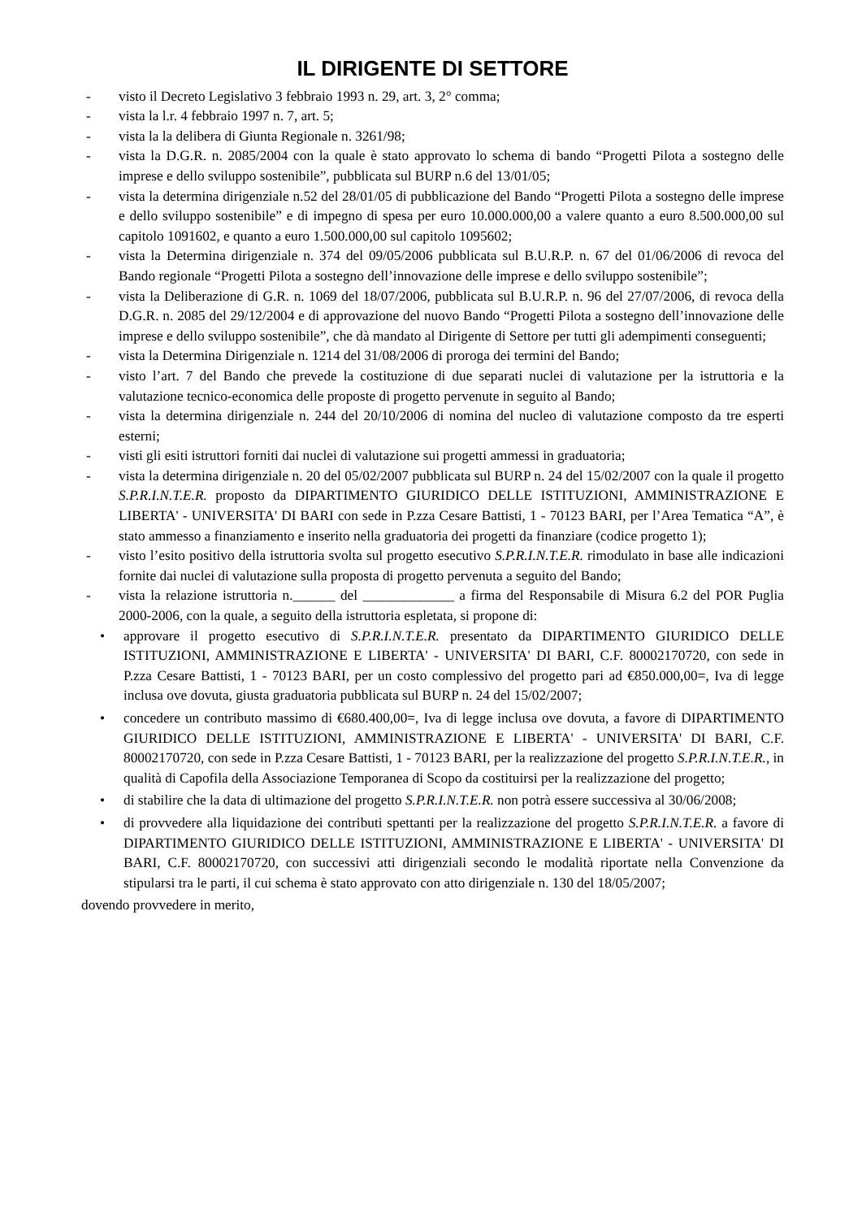IL DIRIGENTE DI SETTORE
- visto il Decreto Legislativo 3 febbraio 1993 n. 29, art. 3, 2° comma;
- vista la l.r. 4 febbraio 1997 n. 7, art. 5;
- vista la la delibera di Giunta Regionale n. 3261/98;
- vista la D.G.R. n. 2085/2004 con la quale è stato approvato lo schema di bando “Progetti Pilota a sostegno delle imprese e dello sviluppo sostenibile”, pubblicata sul BURP n.6 del 13/01/05;
- vista la determina dirigenziale n.52 del 28/01/05 di pubblicazione del Bando “Progetti Pilota a sostegno delle imprese e dello sviluppo sostenibile” e di impegno di spesa per euro 10.000.000,00 a valere quanto a euro 8.500.000,00 sul capitolo 1091602, e quanto a euro 1.500.000,00 sul capitolo 1095602;
- vista la Determina dirigenziale n. 374 del 09/05/2006 pubblicata sul B.U.R.P. n. 67 del 01/06/2006 di revoca del Bando regionale “Progetti Pilota a sostegno dell’innovazione delle imprese e dello sviluppo sostenibile”;
- vista la Deliberazione di G.R. n. 1069 del 18/07/2006, pubblicata sul B.U.R.P. n. 96 del 27/07/2006, di revoca della D.G.R. n. 2085 del 29/12/2004 e di approvazione del nuovo Bando “Progetti Pilota a sostegno dell’innovazione delle imprese e dello sviluppo sostenibile”, che dà mandato al Dirigente di Settore per tutti gli adempimenti conseguenti;
- vista la Determina Dirigenziale n. 1214 del 31/08/2006 di proroga dei termini del Bando;
- visto l’art. 7 del Bando che prevede la costituzione di due separati nuclei di valutazione per la istruttoria e la valutazione tecnico-economica delle proposte di progetto pervenute in seguito al Bando;
- vista la determina dirigenziale n. 244 del 20/10/2006 di nomina del nucleo di valutazione composto da tre esperti esterni;
- visti gli esiti istruttori forniti dai nuclei di valutazione sui progetti ammessi in graduatoria;
- vista la determina dirigenziale n. 20 del 05/02/2007 pubblicata sul BURP n. 24 del 15/02/2007 con la quale il progetto S.P.R.I.N.T.E.R. proposto da DIPARTIMENTO GIURIDICO DELLE ISTITUZIONI, AMMINISTRAZIONE E LIBERTA' - UNIVERSITA' DI BARI con sede in P.zza Cesare Battisti, 1 - 70123 BARI, per l’Area Tematica “A”, è stato ammesso a finanziamento e inserito nella graduatoria dei progetti da finanziare (codice progetto 1);
- visto l’esito positivo della istruttoria svolta sul progetto esecutivo S.P.R.I.N.T.E.R. rimodulato in base alle indicazioni fornite dai nuclei di valutazione sulla proposta di progetto pervenuta a seguito del Bando;
- vista la relazione istruttoria n.______ del _____________ a firma del Responsabile di Misura 6.2 del POR Puglia 2000-2006, con la quale, a seguito della istruttoria espletata, si propone di:
• approvare il progetto esecutivo di S.P.R.I.N.T.E.R. presentato da DIPARTIMENTO GIURIDICO DELLE ISTITUZIONI, AMMINISTRAZIONE E LIBERTA' - UNIVERSITA' DI BARI, C.F. 80002170720, con sede in P.zza Cesare Battisti, 1 - 70123 BARI, per un costo complessivo del progetto pari ad €850.000,00=, Iva di legge inclusa ove dovuta, giusta graduatoria pubblicata sul BURP n. 24 del 15/02/2007;
• concedere un contributo massimo di €680.400,00=, Iva di legge inclusa ove dovuta, a favore di DIPARTIMENTO GIURIDICO DELLE ISTITUZIONI, AMMINISTRAZIONE E LIBERTA' - UNIVERSITA' DI BARI, C.F. 80002170720, con sede in P.zza Cesare Battisti, 1 - 70123 BARI, per la realizzazione del progetto S.P.R.I.N.T.E.R., in qualità di Capofila della Associazione Temporanea di Scopo da costituirsi per la realizzazione del progetto;
• di stabilire che la data di ultimazione del progetto S.P.R.I.N.T.E.R. non potrà essere successiva al 30/06/2008;
• di provvedere alla liquidazione dei contributi spettanti per la realizzazione del progetto S.P.R.I.N.T.E.R. a favore di DIPARTIMENTO GIURIDICO DELLE ISTITUZIONI, AMMINISTRAZIONE E LIBERTA' - UNIVERSITA' DI BARI, C.F. 80002170720, con successivi atti dirigenziali secondo le modalità riportate nella Convenzione da stipularsi tra le parti, il cui schema è stato approvato con atto dirigenziale n. 130 del 18/05/2007;
dovendo provvedere in merito,